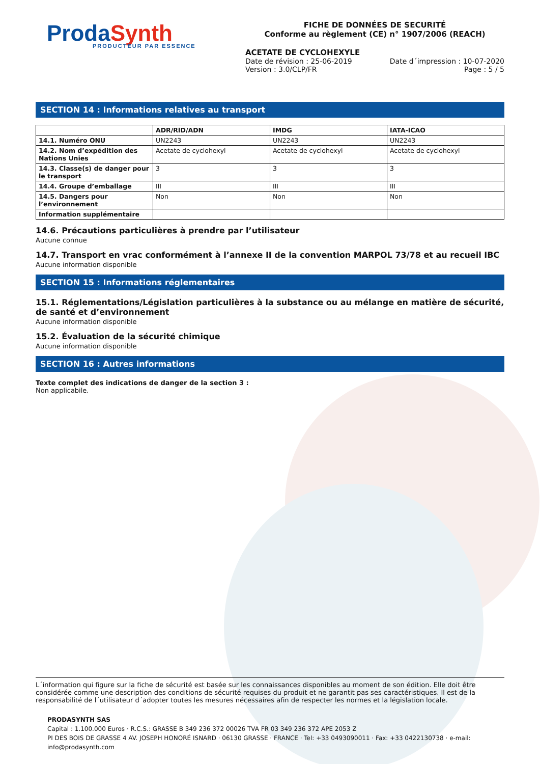Pro da Synth
PRODUCTEUR PAR ESSENCE
FICHE DE DONNÉES DE SECURITÉ
Conforme au règlement (CE) n° 1907/2006 (REACH)
ACETATE DE CYCLOHEXYLE
Date de révision : 25-06-2019
Version : 3.0/CLP/FR
Date d´impression : 10-07-2020
Page : 5 / 5
SECTION 14 : Informations relatives au transport
| | ADR/RID/ADN | IMDG | IATA-ICAO |
| --- | --- | --- | --- |
| 14.1. Numéro ONU | UN2243 | UN2243 | UN2243 |
| 14.2. Nom d’expédition des Nations Unies | Acetate de cyclohexyl | Acetate de cyclohexyl | Acetate de cyclohexyl |
| 14.3. Classe(s) de danger pour le transport | 3 | 3 | 3 |
| 14.4. Groupe d’emballage | III | III | III |
| 14.5. Dangers pour l’environnement | Non | Non | Non |
| Information supplémentaire | | | |
14.6. Précautions particulières à prendre par l’utilisateur
Aucune connue
14.7. Transport en vrac conformément à l’annexe II de la convention MARPOL 73/78 et au recueil IBC
Aucune information disponible
SECTION 15 : Informations réglementaires
15.1. Réglementations/Législation particulières à la substance ou au mélange en matière de sécurité, de santé et d’environnement
Aucune information disponible
15.2. Évaluation de la sécurité chimique
Aucune information disponible
SECTION 16 : Autres informations
Texte complet des indications de danger de la section 3 :
Non applicabile.
L´information qui figure sur la fiche de sécurité est basée sur les connaissances disponibles au moment de son édition. Elle doit être considérée comme une description des conditions de sécurité requises du produit et ne garantit pas ses caractéristiques. Il est de la responsabilité de l´utilisateur d´adopter toutes les mesures nécessaires afin de respecter les normes et la législation locale.
PRODASYNTH SAS
Capital : 1.100.000 Euros · R.C.S.: GRASSE B 349 236 372 00026 TVA FR 03 349 236 372 APE 2053 Z
PI DES BOIS DE GRASSE 4 AV. JOSEPH HONORÉ ISNARD · 06130 GRASSE · FRANCE · Tel: +33 0493090011 · Fax: +33 0422130738 · e-mail: info@prodasynth.com